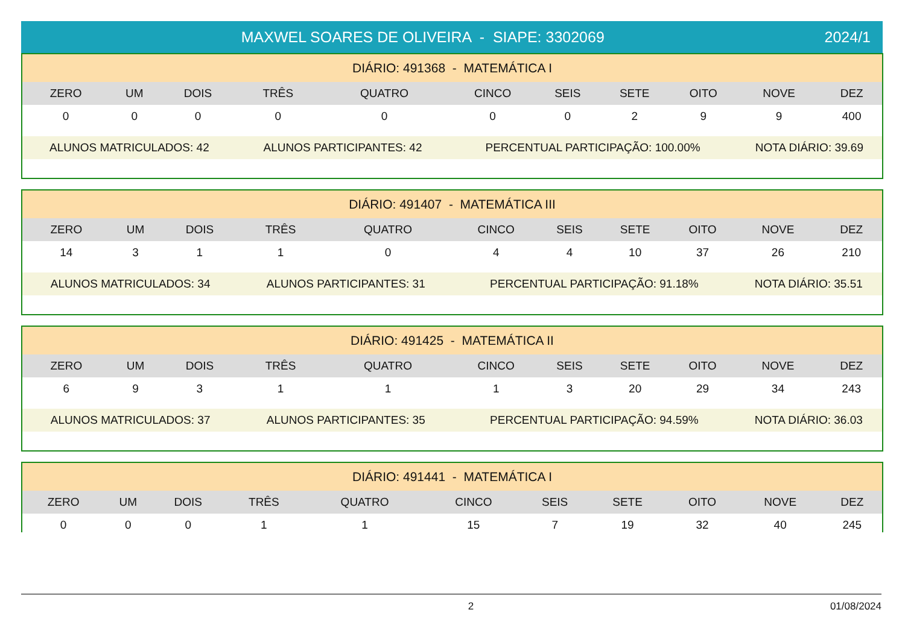MAXWEL SOARES DE OLIVEIRA - SIAPE: 3302069
2024/1
| DIÁRIO: 491368 - MATEMÁTICA I | | | | | | | | | | |
| ZERO | UM | DOIS | TRÊS | QUATRO | CINCO | SEIS | SETE | OITO | NOVE | DEZ |
| 0 | 0 | 0 | 0 | 0 | 0 | 0 | 2 | 9 | 9 | 400 |
| ALUNOS MATRICULADOS: 42 | | | ALUNOS PARTICIPANTES: 42 | | PERCENTUAL PARTICIPAÇÃO: 100.00% | | | | NOTA DIÁRIO: 39.69 | |
| DIÁRIO: 491407 - MATEMÁTICA III | | | | | | | | | | |
| ZERO | UM | DOIS | TRÊS | QUATRO | CINCO | SEIS | SETE | OITO | NOVE | DEZ |
| 14 | 3 | 1 | 1 | 0 | 4 | 4 | 10 | 37 | 26 | 210 |
| ALUNOS MATRICULADOS: 34 | | | ALUNOS PARTICIPANTES: 31 | | PERCENTUAL PARTICIPAÇÃO: 91.18% | | | | NOTA DIÁRIO: 35.51 | |
| DIÁRIO: 491425 - MATEMÁTICA II | | | | | | | | | | |
| ZERO | UM | DOIS | TRÊS | QUATRO | CINCO | SEIS | SETE | OITO | NOVE | DEZ |
| 6 | 9 | 3 | 1 | 1 | 1 | 3 | 20 | 29 | 34 | 243 |
| ALUNOS MATRICULADOS: 37 | | | ALUNOS PARTICIPANTES: 35 | | PERCENTUAL PARTICIPAÇÃO: 94.59% | | | | NOTA DIÁRIO: 36.03 | |
| DIÁRIO: 491441 - MATEMÁTICA I | | | | | | | | | | |
| ZERO | UM | DOIS | TRÊS | QUATRO | CINCO | SEIS | SETE | OITO | NOVE | DEZ |
| 0 | 0 | 0 | 1 | 1 | 15 | 7 | 19 | 32 | 40 | 245 |
2 01/08/2024